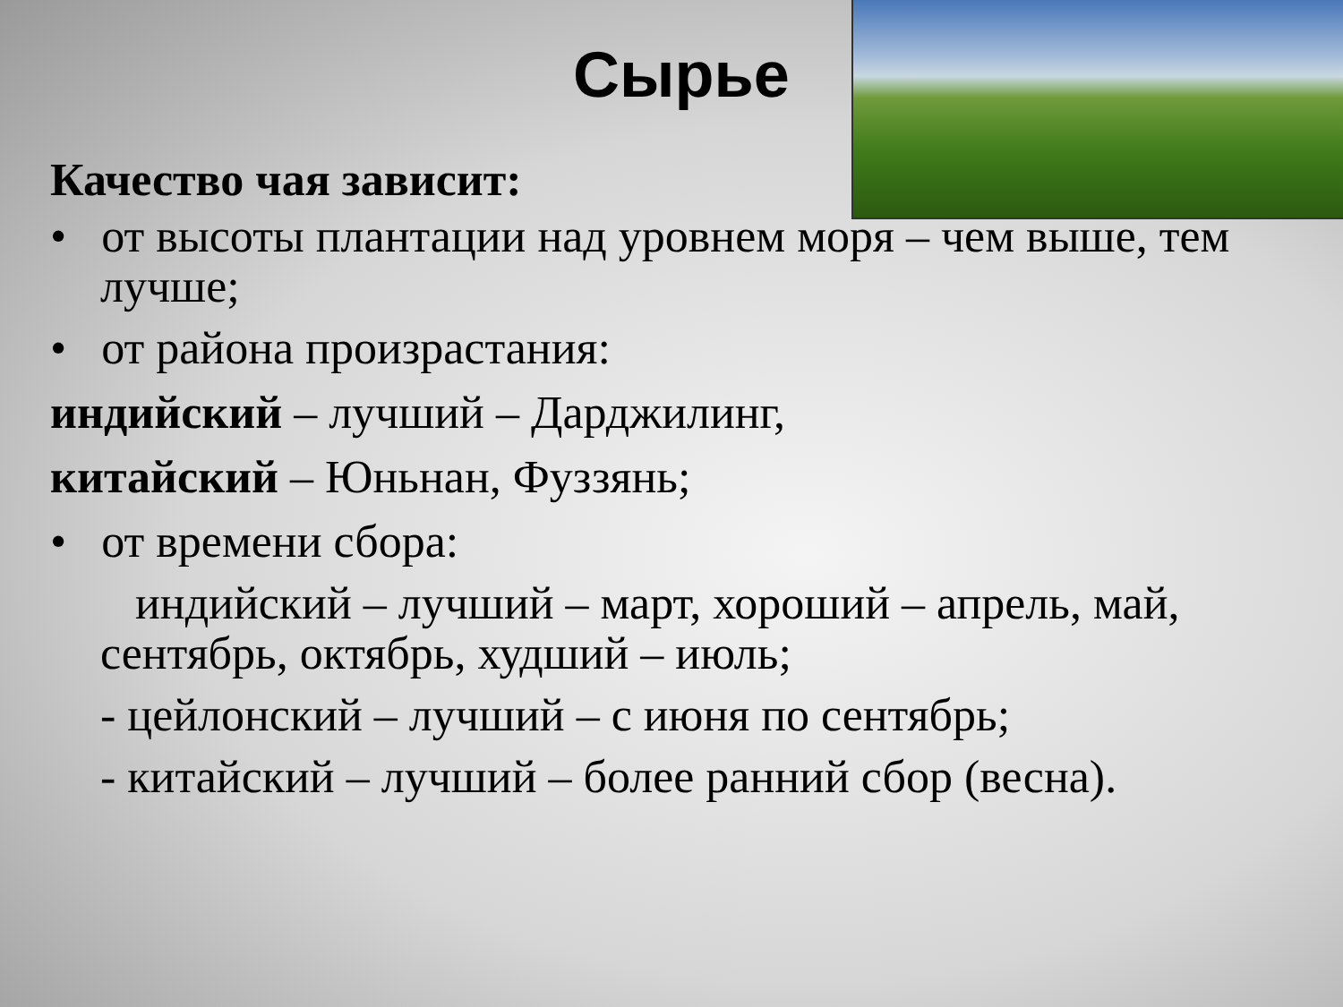Сырье
Качество чая зависит:
• от высоты плантации над уровнем моря – чем выше, тем лучше;
• от района произрастания:
индийский – лучший – Дарджилинг,
китайский – Юньнан, Фуззянь;
• от времени сбора:
индийский – лучший – март, хороший – апрель, май, сентябрь, октябрь, худший – июль;
- цейлонский – лучший – с июня по сентябрь;
- китайский – лучший – более ранний сбор (весна).